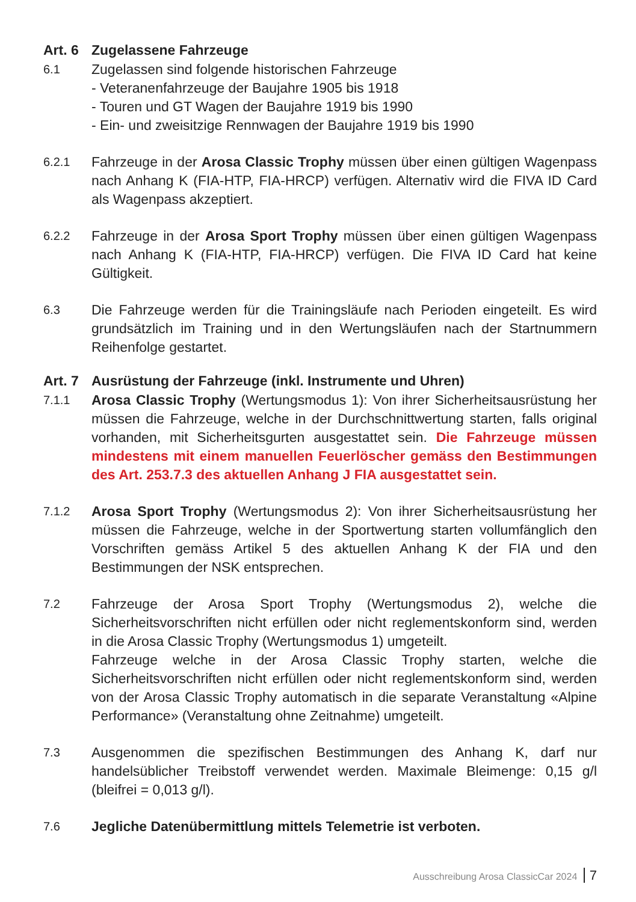Art. 6 Zugelassene Fahrzeuge
6.1
Zugelassen sind folgende historischen Fahrzeuge
- Veteranenfahrzeuge der Baujahre 1905 bis 1918
- Touren und GT Wagen der Baujahre 1919 bis 1990
- Ein- und zweisitzige Rennwagen der Baujahre 1919 bis 1990
6.2.1
Fahrzeuge in der Arosa Classic Trophy müssen über einen gültigen Wagenpass nach Anhang K (FIA-HTP, FIA-HRCP) verfügen. Alternativ wird die FIVA ID Card als Wagenpass akzeptiert.
6.2.2
Fahrzeuge in der Arosa Sport Trophy müssen über einen gültigen Wagenpass nach Anhang K (FIA-HTP, FIA-HRCP) verfügen. Die FIVA ID Card hat keine Gültigkeit.
6.3
Die Fahrzeuge werden für die Trainingsläufe nach Perioden eingeteilt. Es wird grundsätzlich im Training und in den Wertungsläufen nach der Startnummern Reihenfolge gestartet.
Art. 7 Ausrüstung der Fahrzeuge (inkl. Instrumente und Uhren)
7.1.1
Arosa Classic Trophy (Wertungsmodus 1): Von ihrer Sicherheitsausrüstung her müssen die Fahrzeuge, welche in der Durchschnittwertung starten, falls original vorhanden, mit Sicherheitsgurten ausgestattet sein. Die Fahrzeuge müssen mindestens mit einem manuellen Feuerlöscher gemäss den Bestimmungen des Art. 253.7.3 des aktuellen Anhang J FIA ausgestattet sein.
7.1.2
Arosa Sport Trophy (Wertungsmodus 2): Von ihrer Sicherheitsausrüstung her müssen die Fahrzeuge, welche in der Sportwertung starten vollumfänglich den Vorschriften gemäss Artikel 5 des aktuellen Anhang K der FIA und den Bestimmungen der NSK entsprechen.
7.2
Fahrzeuge der Arosa Sport Trophy (Wertungsmodus 2), welche die Sicherheitsvorschriften nicht erfüllen oder nicht reglementskonform sind, werden in die Arosa Classic Trophy (Wertungsmodus 1) umgeteilt.
Fahrzeuge welche in der Arosa Classic Trophy starten, welche die Sicherheitsvorschriften nicht erfüllen oder nicht reglementskonform sind, werden von der Arosa Classic Trophy automatisch in die separate Veranstaltung «Alpine Performance» (Veranstaltung ohne Zeitnahme) umgeteilt.
7.3
Ausgenommen die spezifischen Bestimmungen des Anhang K, darf nur handelsüblicher Treibstoff verwendet werden. Maximale Bleimenge: 0,15 g/l (bleifrei = 0,013 g/l).
7.6
Jegliche Datenübermittlung mittels Telemetrie ist verboten.
Ausschreibung Arosa ClassicCar 2024 7